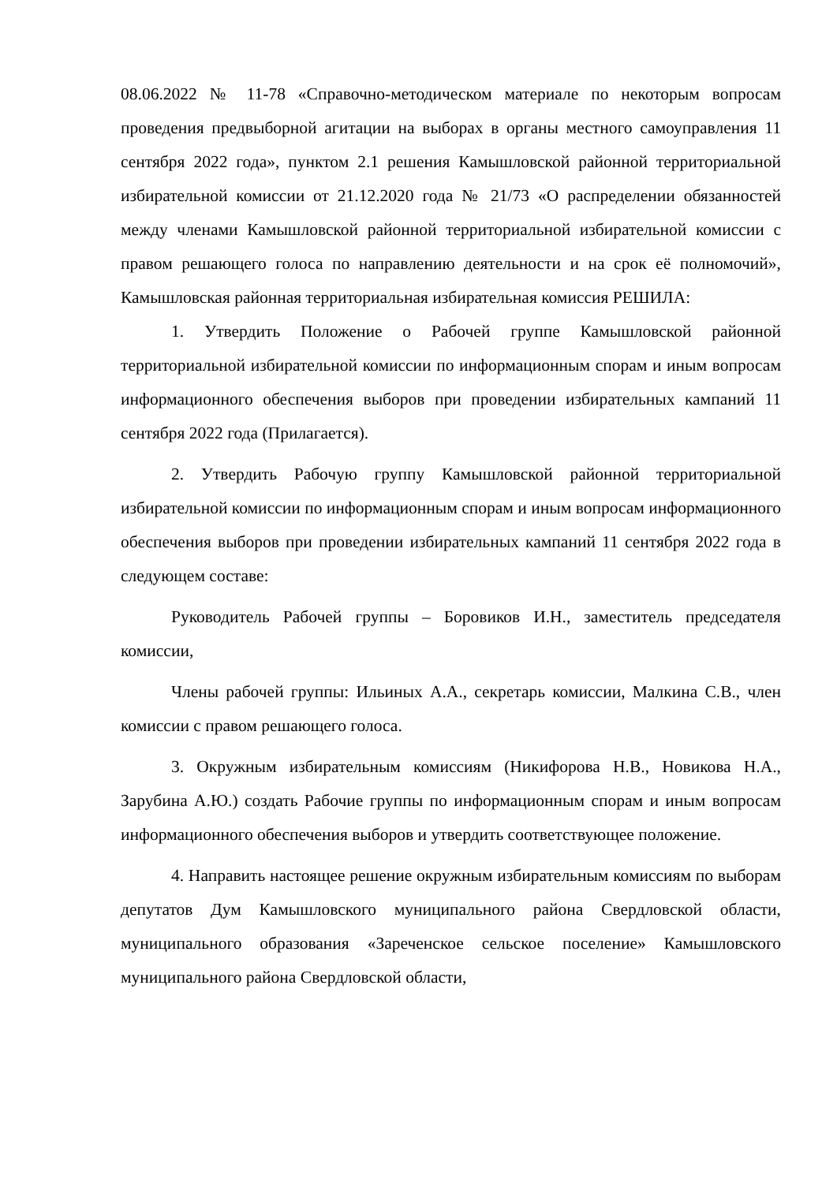08.06.2022 № 11-78 «Справочно-методическом материале по некоторым вопросам проведения предвыборной агитации на выборах в органы местного самоуправления 11 сентября 2022 года», пунктом 2.1 решения Камышловской районной территориальной избирательной комиссии от 21.12.2020 года № 21/73 «О распределении обязанностей между членами Камышловской районной территориальной избирательной комиссии с правом решающего голоса по направлению деятельности и на срок её полномочий», Камышловская районная территориальная избирательная комиссия РЕШИЛА:
1. Утвердить Положение о Рабочей группе Камышловской районной территориальной избирательной комиссии по информационным спорам и иным вопросам информационного обеспечения выборов при проведении избирательных кампаний 11 сентября 2022 года (Прилагается).
2. Утвердить Рабочую группу Камышловской районной территориальной избирательной комиссии по информационным спорам и иным вопросам информационного обеспечения выборов при проведении избирательных кампаний 11 сентября 2022 года в следующем составе:
Руководитель Рабочей группы – Боровиков И.Н., заместитель председателя комиссии,
Члены рабочей группы: Ильиных А.А., секретарь комиссии, Малкина С.В., член комиссии с правом решающего голоса.
3. Окружным избирательным комиссиям (Никифорова Н.В., Новикова Н.А., Зарубина А.Ю.) создать Рабочие группы по информационным спорам и иным вопросам информационного обеспечения выборов и утвердить соответствующее положение.
4. Направить настоящее решение окружным избирательным комиссиям по выборам депутатов Дум Камышловского муниципального района Свердловской области, муниципального образования «Зареченское сельское поселение» Камышловского муниципального района Свердловской области,